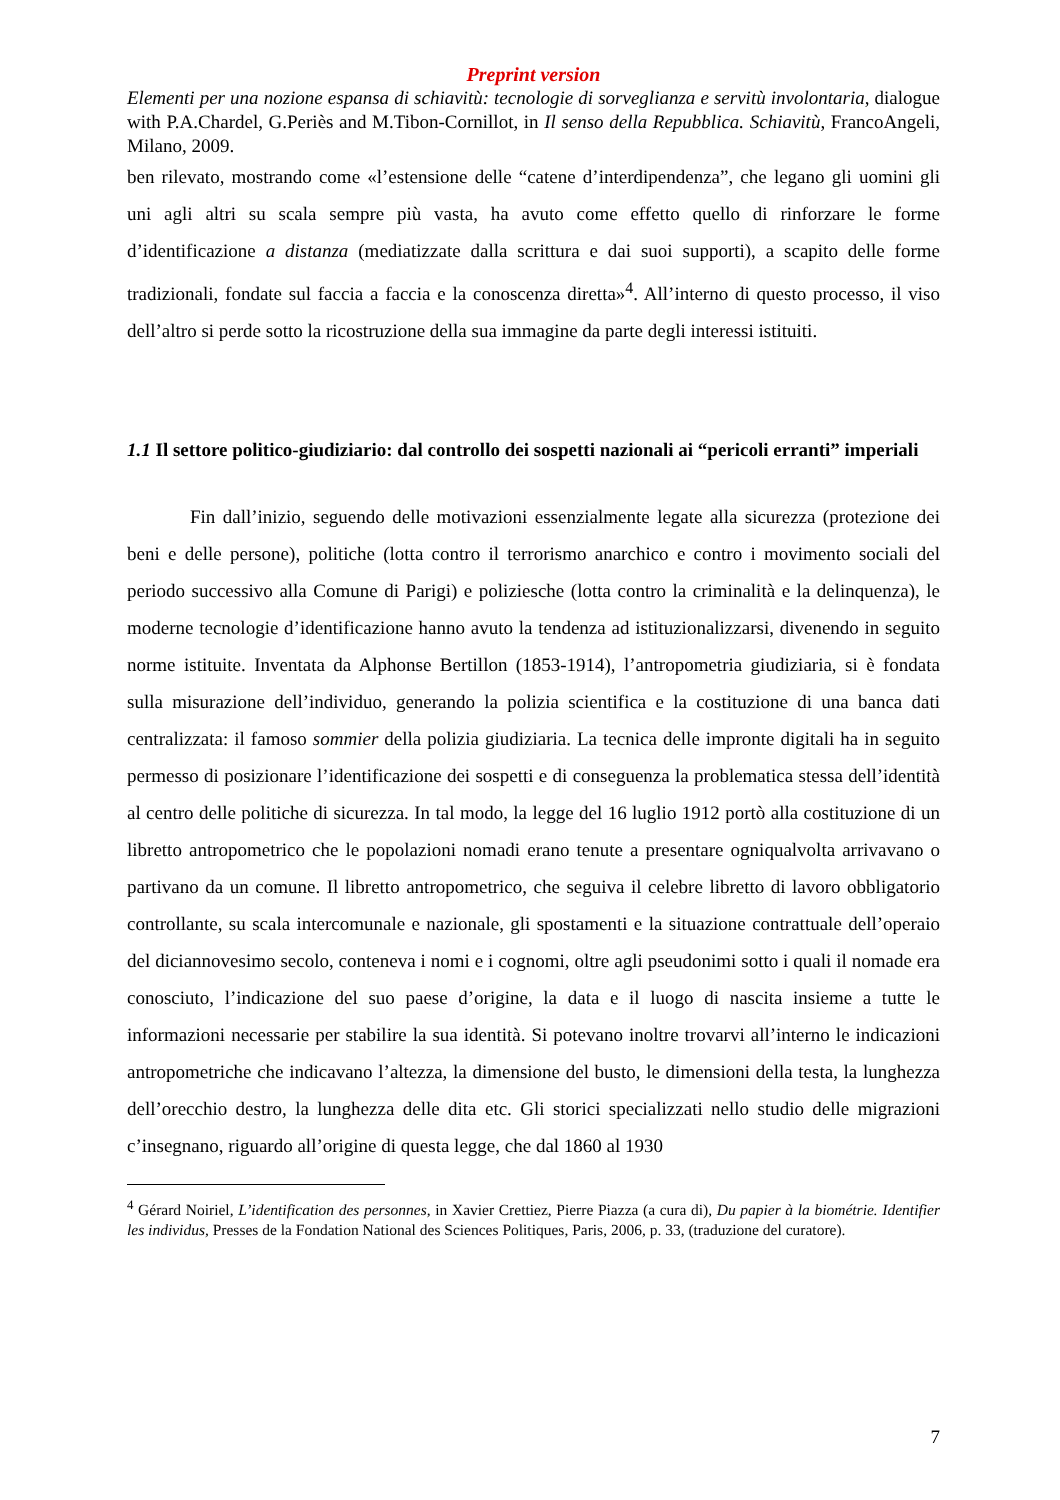Preprint version
Elementi per una nozione espansa di schiavitù: tecnologie di sorveglianza e servitù involontaria, dialogue with P.A.Chardel, G.Periès and M.Tibon-Cornillot, in Il senso della Repubblica. Schiavitù, FrancoAngeli, Milano, 2009.
ben rilevato, mostrando come «l’estensione delle “catene d’interdipendenza”, che legano gli uomini gli uni agli altri su scala sempre più vasta, ha avuto come effetto quello di rinforzare le forme d’identificazione a distanza (mediatizzate dalla scrittura e dai suoi supporti), a scapito delle forme tradizionali, fondate sul faccia a faccia e la conoscenza diretta»<sup>4</sup>. All’interno di questo processo, il viso dell’altro si perde sotto la ricostruzione della sua immagine da parte degli interessi istituiti.
1.1 Il settore politico-giudiziario: dal controllo dei sospetti nazionali ai “pericoli erranti” imperiali
Fin dall’inizio, seguendo delle motivazioni essenzialmente legate alla sicurezza (protezione dei beni e delle persone), politiche (lotta contro il terrorismo anarchico e contro i movimento sociali del periodo successivo alla Comune di Parigi) e poliziesche (lotta contro la criminalità e la delinquenza), le moderne tecnologie d’identificazione hanno avuto la tendenza ad istituzionalizzarsi, divenendo in seguito norme istituite. Inventata da Alphonse Bertillon (1853-1914), l’antropometria giudiziaria, si è fondata sulla misurazione dell’individuo, generando la polizia scientifica e la costituzione di una banca dati centralizzata: il famoso sommier della polizia giudiziaria. La tecnica delle impronte digitali ha in seguito permesso di posizionare l’identificazione dei sospetti e di conseguenza la problematica stessa dell’identità al centro delle politiche di sicurezza. In tal modo, la legge del 16 luglio 1912 portò alla costituzione di un libretto antropometrico che le popolazioni nomadi erano tenute a presentare ogniqualvolta arrivavano o partivano da un comune. Il libretto antropometrico, che seguiva il celebre libretto di lavoro obbligatorio controllante, su scala intercomunale e nazionale, gli spostamenti e la situazione contrattuale dell’operaio del diciannovesimo secolo, conteneva i nomi e i cognomi, oltre agli pseudonimi sotto i quali il nomade era conosciuto, l’indicazione del suo paese d’origine, la data e il luogo di nascita insieme a tutte le informazioni necessarie per stabilire la sua identità. Si potevano inoltre trovarvi all’interno le indicazioni antropometriche che indicavano l’altezza, la dimensione del busto, le dimensioni della testa, la lunghezza dell’orecchio destro, la lunghezza delle dita etc. Gli storici specializzati nello studio delle migrazioni c’insegnano, riguardo all’origine di questa legge, che dal 1860 al 1930
<sup>4</sup> Gérard Noiriel, L’identification des personnes, in Xavier Crettiez, Pierre Piazza (a cura di), Du papier à la biométrie. Identifier les individus, Presses de la Fondation National des Sciences Politiques, Paris, 2006, p. 33, (traduzione del curatore).
7